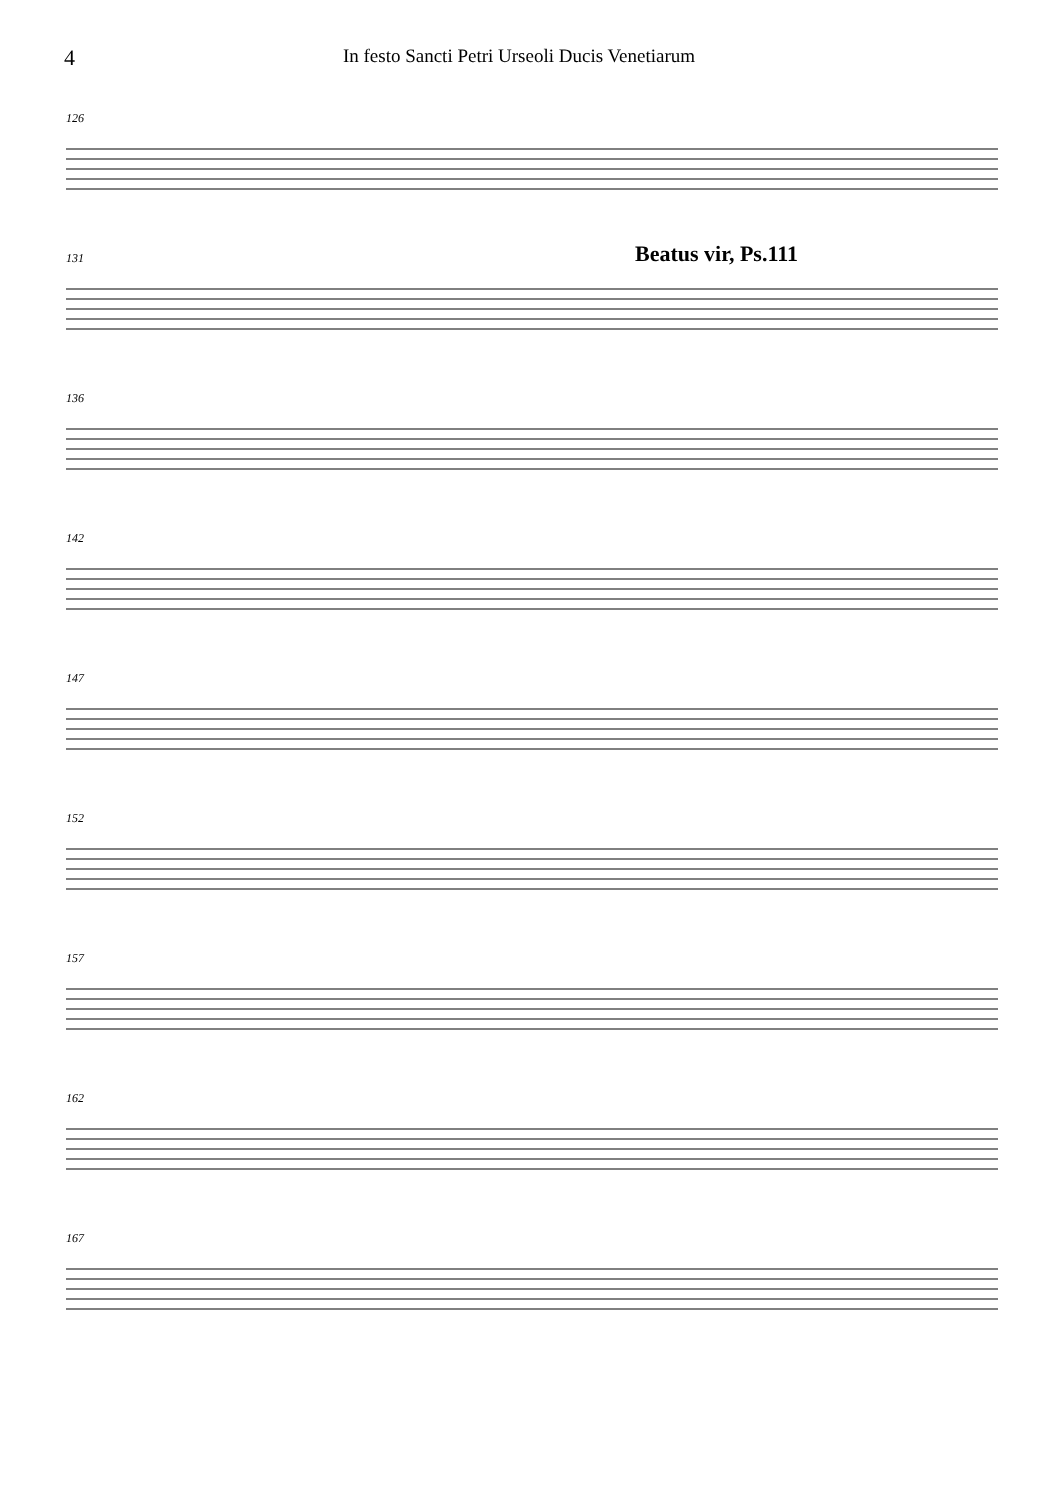4
In festo Sancti Petri Urseoli Ducis Venetiarum
126
131 Beatus vir, Ps.111
136
142
147
152
157
162
167